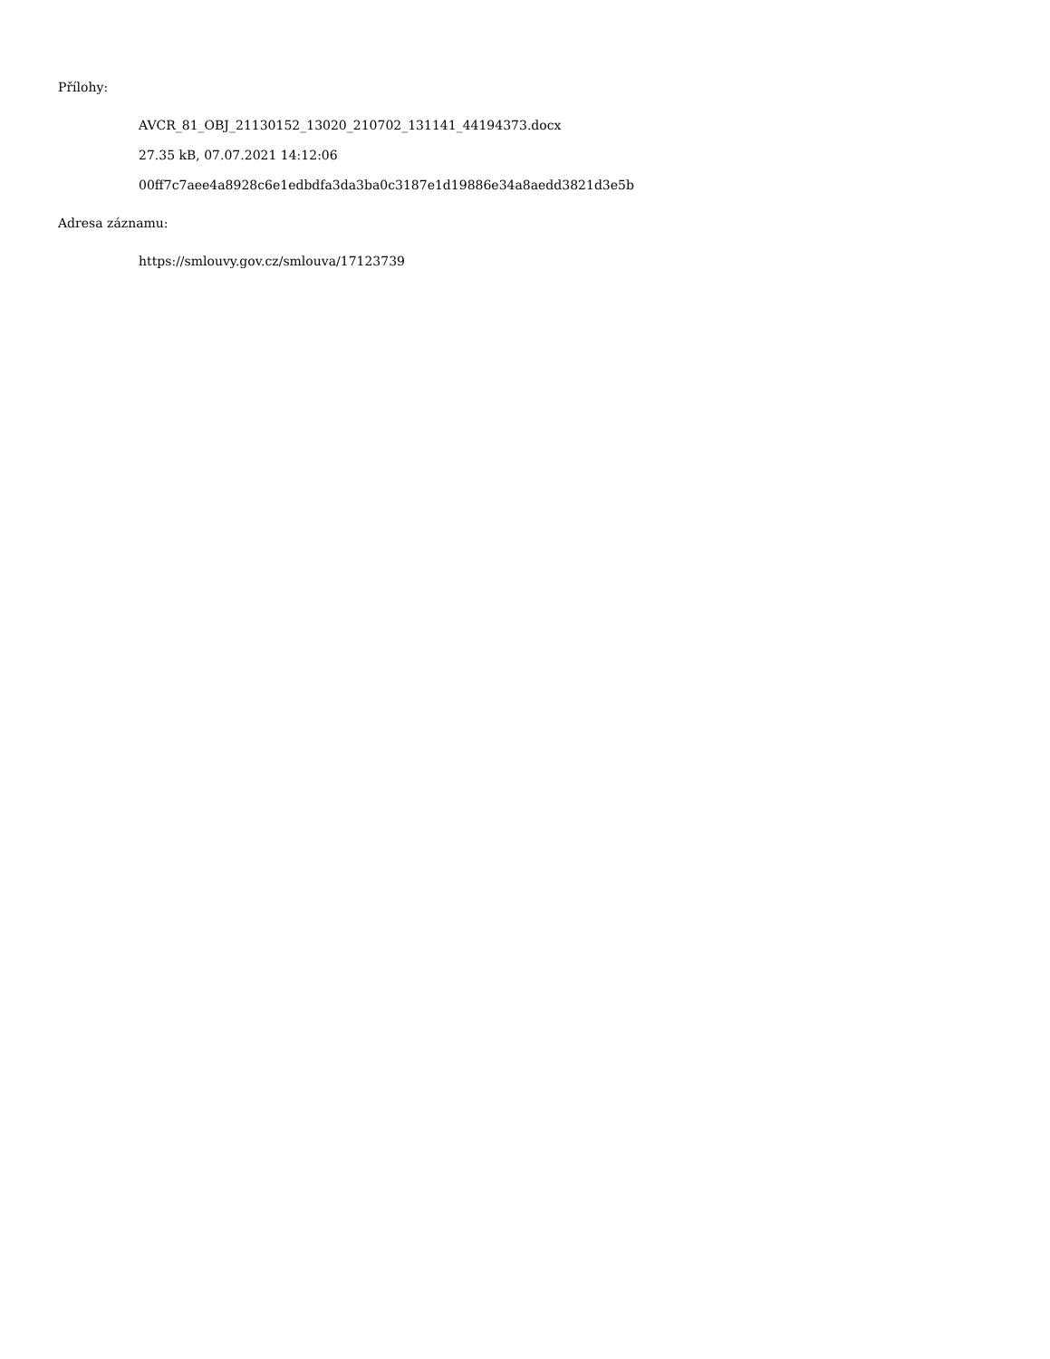Přílohy:
AVCR_81_OBJ_21130152_13020_210702_131141_44194373.docx
27.35 kB, 07.07.2021 14:12:06
00ff7c7aee4a8928c6e1edbdfa3da3ba0c3187e1d19886e34a8aedd3821d3e5b
Adresa záznamu:
https://smlouvy.gov.cz/smlouva/17123739